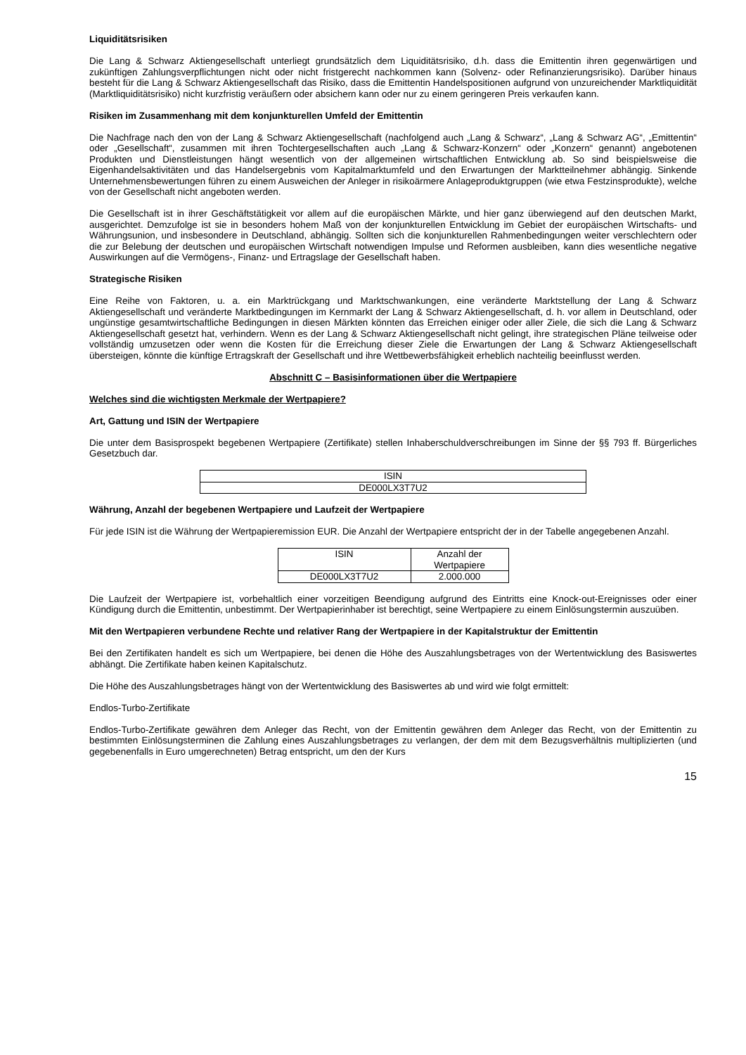Liquiditätsrisiken
Die Lang & Schwarz Aktiengesellschaft unterliegt grundsätzlich dem Liquiditätsrisiko, d.h. dass die Emittentin ihren gegenwärtigen und zukünftigen Zahlungsverpflichtungen nicht oder nicht fristgerecht nachkommen kann (Solvenz- oder Refinanzierungsrisiko). Darüber hinaus besteht für die Lang & Schwarz Aktiengesellschaft das Risiko, dass die Emittentin Handelspositionen aufgrund von unzureichender Marktliquidität (Marktliquiditätsrisiko) nicht kurzfristig veräußern oder absichern kann oder nur zu einem geringeren Preis verkaufen kann.
Risiken im Zusammenhang mit dem konjunkturellen Umfeld der Emittentin
Die Nachfrage nach den von der Lang & Schwarz Aktiengesellschaft (nachfolgend auch „Lang & Schwarz“, „Lang & Schwarz AG“, „Emittentin“ oder „Gesellschaft“, zusammen mit ihren Tochtergesellschaften auch „Lang & Schwarz-Konzern“ oder „Konzern“ genannt) angebotenen Produkten und Dienstleistungen hängt wesentlich von der allgemeinen wirtschaftlichen Entwicklung ab. So sind beispielsweise die Eigenhandelsaktivitäten und das Handelsergebnis vom Kapitalmarktumfeld und den Erwartungen der Marktteilnehmer abhängig. Sinkende Unternehmensbewertungen führen zu einem Ausweichen der Anleger in risikoärmere Anlageproduktgruppen (wie etwa Festzinsprodukte), welche von der Gesellschaft nicht angeboten werden.
Die Gesellschaft ist in ihrer Geschäftstätigkeit vor allem auf die europäischen Märkte, und hier ganz überwiegend auf den deutschen Markt, ausgerichtet. Demzufolge ist sie in besonders hohem Maß von der konjunkturellen Entwicklung im Gebiet der europäischen Wirtschafts- und Währungsunion, und insbesondere in Deutschland, abhängig. Sollten sich die konjunkturellen Rahmenbedingungen weiter verschlechtern oder die zur Belebung der deutschen und europäischen Wirtschaft notwendigen Impulse und Reformen ausbleiben, kann dies wesentliche negative Auswirkungen auf die Vermögens-, Finanz- und Ertragslage der Gesellschaft haben.
Strategische Risiken
Eine Reihe von Faktoren, u. a. ein Marktrückgang und Marktschwankungen, eine veränderte Marktstellung der Lang & Schwarz Aktiengesellschaft und veränderte Marktbedingungen im Kernmarkt der Lang & Schwarz Aktiengesellschaft, d. h. vor allem in Deutschland, oder ungünstige gesamtwirtschaftliche Bedingungen in diesen Märkten könnten das Erreichen einiger oder aller Ziele, die sich die Lang & Schwarz Aktiengesellschaft gesetzt hat, verhindern. Wenn es der Lang & Schwarz Aktiengesellschaft nicht gelingt, ihre strategischen Pläne teilweise oder vollständig umzusetzen oder wenn die Kosten für die Erreichung dieser Ziele die Erwartungen der Lang & Schwarz Aktiengesellschaft übersteigen, könnte die künftige Ertragskraft der Gesellschaft und ihre Wettbewerbsfähigkeit erheblich nachteilig beeinflusst werden.
Abschnitt C – Basisinformationen über die Wertpapiere
Welches sind die wichtigsten Merkmale der Wertpapiere?
Art, Gattung und ISIN der Wertpapiere
Die unter dem Basisprospekt begebenen Wertpapiere (Zertifikate) stellen Inhaberschuldverschreibungen im Sinne der §§ 793 ff. Bürgerliches Gesetzbuch dar.
| ISIN |
| DE000LX3T7U2 |
Währung, Anzahl der begebenen Wertpapiere und Laufzeit der Wertpapiere
Für jede ISIN ist die Währung der Wertpapieremission EUR. Die Anzahl der Wertpapiere entspricht der in der Tabelle angegebenen Anzahl.
| ISIN | Anzahl der Wertpapiere |
| DE000LX3T7U2 | 2.000.000 |
Die Laufzeit der Wertpapiere ist, vorbehaltlich einer vorzeitigen Beendigung aufgrund des Eintritts eine Knock-out-Ereignisses oder einer Kündigung durch die Emittentin, unbestimmt. Der Wertpapierinhaber ist berechtigt, seine Wertpapiere zu einem Einlösungstermin auszuüben.
Mit den Wertpapieren verbundene Rechte und relativer Rang der Wertpapiere in der Kapitalstruktur der Emittentin
Bei den Zertifikaten handelt es sich um Wertpapiere, bei denen die Höhe des Auszahlungsbetrages von der Wertentwicklung des Basiswertes abhängt. Die Zertifikate haben keinen Kapitalschutz.
Die Höhe des Auszahlungsbetrages hängt von der Wertentwicklung des Basiswertes ab und wird wie folgt ermittelt:
Endlos-Turbo-Zertifikate
Endlos-Turbo-Zertifikate gewähren dem Anleger das Recht, von der Emittentin gewähren dem Anleger das Recht, von der Emittentin zu bestimmten Einlösungsterminen die Zahlung eines Auszahlungsbetrages zu verlangen, der dem mit dem Bezugsverhältnis multiplizierten (und gegebenenfalls in Euro umgerechneten) Betrag entspricht, um den der Kurs
15